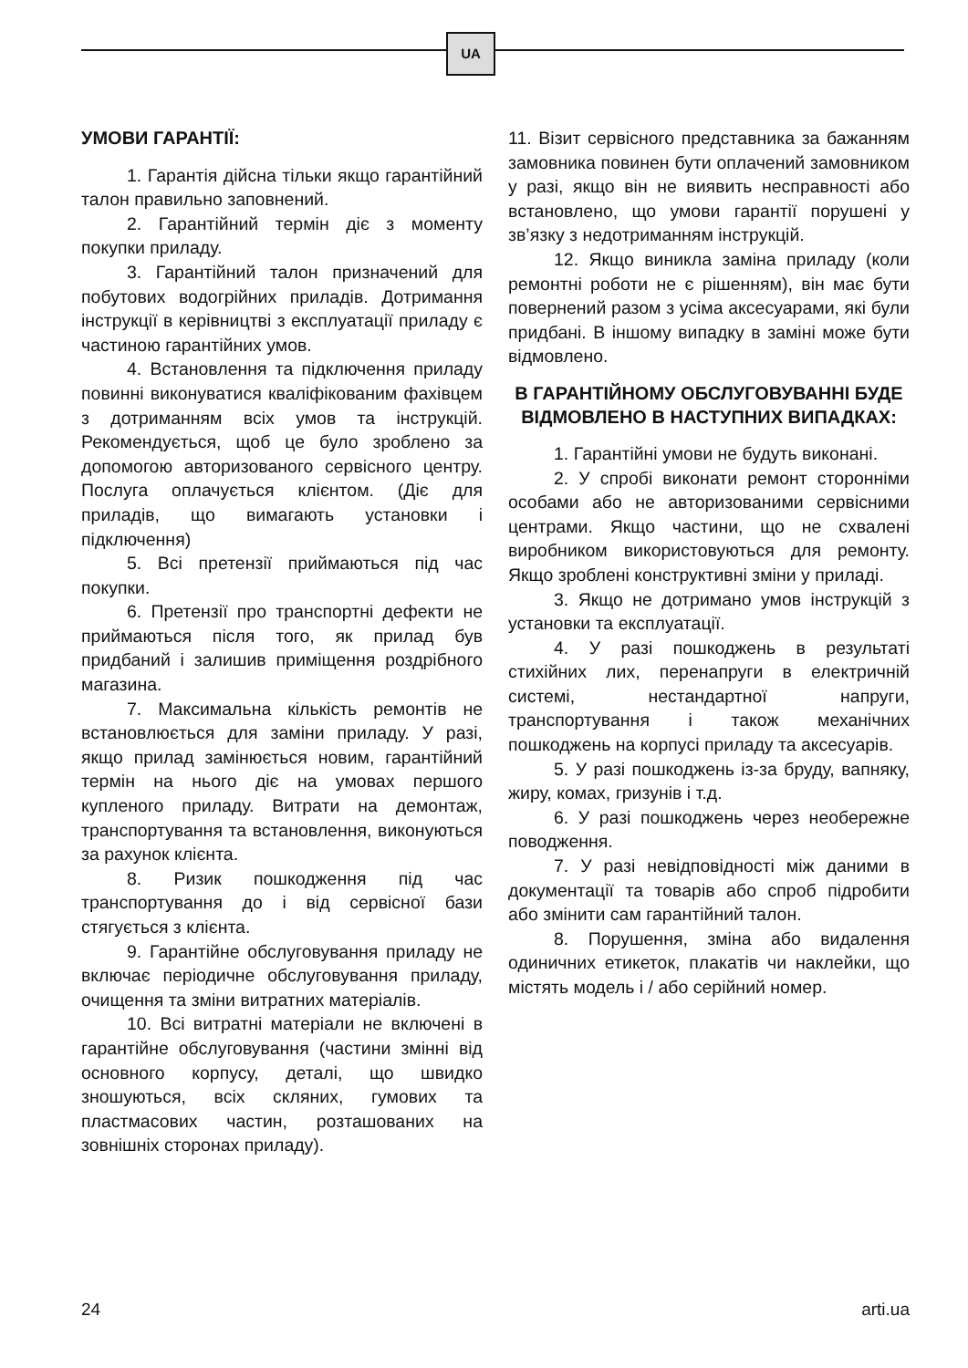UA
УМОВИ ГАРАНТІЇ:
1. Гарантія дійсна тільки якщо гарантійний талон правильно заповнений.
2. Гарантійний термін діє з моменту покупки приладу.
3. Гарантійний талон призначений для побутових водогрійних приладів. Дотримання інструкції в керівництві з експлуатації приладу є частиною гарантійних умов.
4. Встановлення та підключення приладу повинні виконуватися кваліфікованим фахівцем з дотриманням всіх умов та інструкцій. Рекомендується, щоб це було зроблено за допомогою авторизованого сервісного центру. Послуга оплачується клієнтом. (Діє для приладів, що вимагають установки і підключення)
5. Всі претензії приймаються під час покупки.
6. Претензії про транспортні дефекти не приймаються після того, як прилад був придбаний і залишив приміщення роздрібного магазина.
7. Максимальна кількість ремонтів не встановлюється для заміни приладу. У разі, якщо прилад замінюється новим, гарантійний термін на нього діє на умовах першого купленого приладу. Витрати на демонтаж, транспортування та встановлення, виконуються за рахунок клієнта.
8. Ризик пошкодження під час транспортування до і від сервісної бази стягується з клієнта.
9. Гарантійне обслуговування приладу не включає періодичне обслуговування приладу, очищення та зміни витратних матеріалів.
10. Всі витратні матеріали не включені в гарантійне обслуговування (частини змінні від основного корпусу, деталі, що швидко зношуються, всіх скляних, гумових та пластмасових частин, розташованих на зовнішніх сторонах приладу).
11. Візит сервісного представника за бажанням замовника повинен бути оплачений замовником у разі, якщо він не виявить несправності або встановлено, що умови гарантії порушені у зв’язку з недотриманням інструкцій.
12. Якщо виникла заміна приладу (коли ремонтні роботи не є рішенням), він має бути повернений разом з усіма аксесуарами, які були придбані. В іншому випадку в заміні може бути відмовлено.
В ГАРАНТІЙНОМУ ОБСЛУГОВУВАННІ БУДЕ ВІДМОВЛЕНО В НАСТУПНИХ ВИПАДКАХ:
1. Гарантійні умови не будуть виконані.
2. У спробі виконати ремонт сторонніми особами або не авторизованими сервісними центрами. Якщо частини, що не схвалені виробником використовуються для ремонту. Якщо зроблені конструктивні зміни у приладі.
3. Якщо не дотримано умов інструкцій з установки та експлуатації.
4. У разі пошкоджень в результаті стихійних лих, перенапруги в електричній системі, нестандартної напруги, транспортування і також механічних пошкоджень на корпусі приладу та аксесуарів.
5. У разі пошкоджень із-за бруду, вапняку, жиру, комах, гризунів і т.д.
6. У разі пошкоджень через необережне поводження.
7. У разі невідповідності між даними в документації та товарів або спроб підробити або змінити сам гарантійний талон.
8. Порушення, зміна або видалення одиничних етикеток, плакатів чи наклейки, що містять модель і / або серійний номер.
24 arti.ua